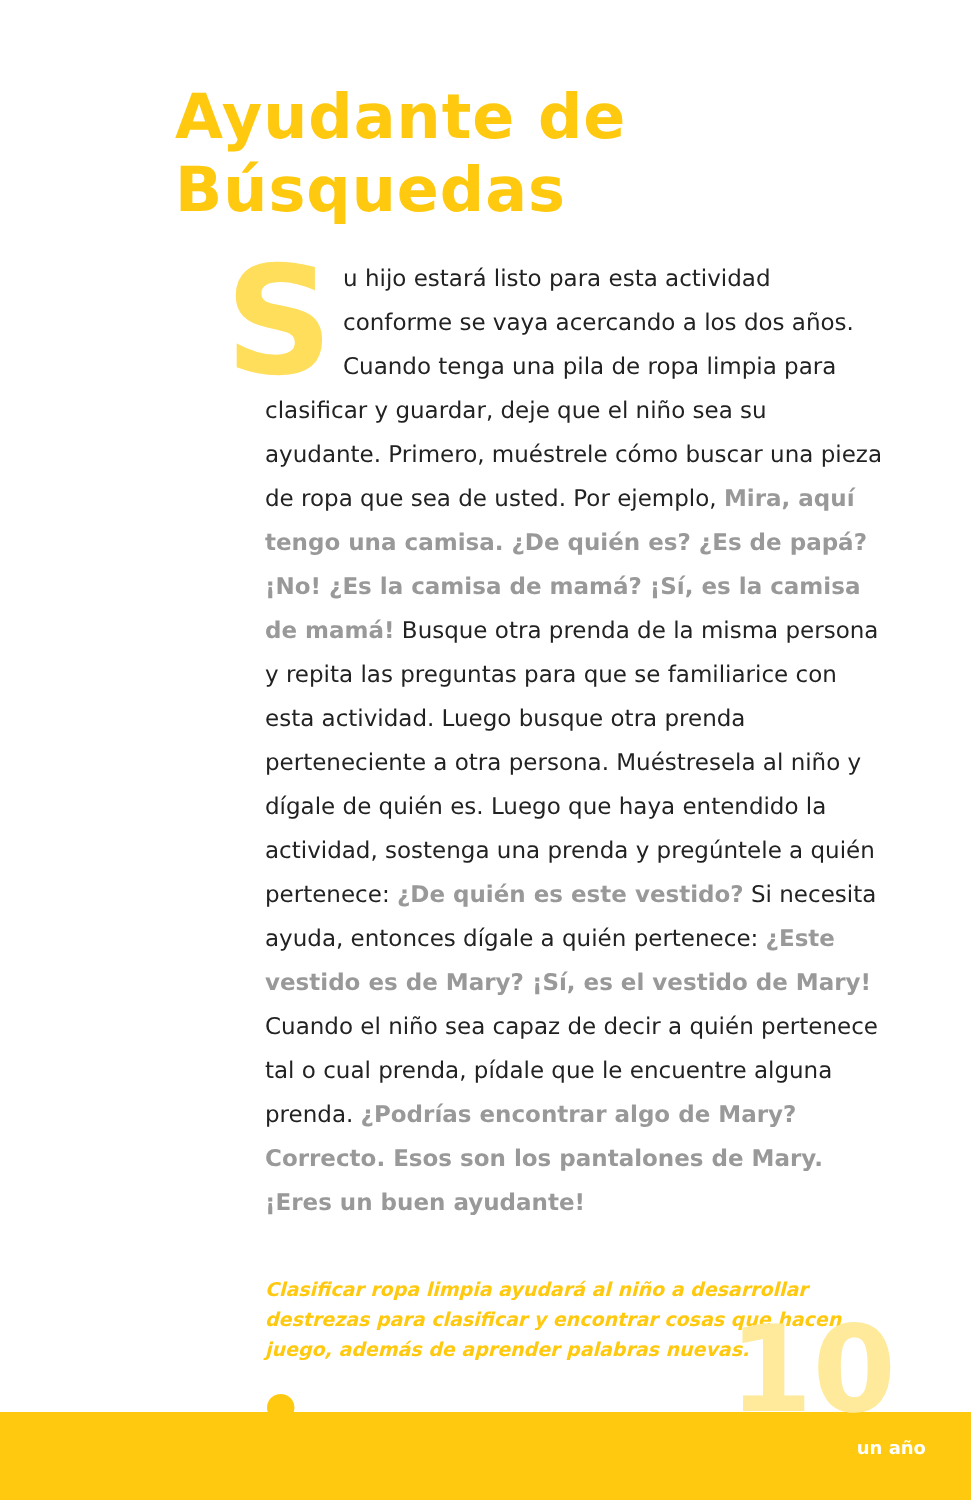Ayudante de Búsquedas
Su hijo estará listo para esta actividad conforme se vaya acercando a los dos años. Cuando tenga una pila de ropa limpia para clasificar y guardar, deje que el niño sea su ayudante. Primero, muéstrele cómo buscar una pieza de ropa que sea de usted. Por ejemplo, Mira, aquí tengo una camisa. ¿De quién es? ¿Es de papá? ¡No! ¿Es la camisa de mamá? ¡Sí, es la camisa de mamá! Busque otra prenda de la misma persona y repita las preguntas para que se familiarice con esta actividad. Luego busque otra prenda perteneciente a otra persona. Muéstresela al niño y dígale de quién es. Luego que haya entendido la actividad, sostenga una prenda y pregúntele a quién pertenece: ¿De quién es este vestido? Si necesita ayuda, entonces dígale a quién pertenece: ¿Este vestido es de Mary? ¡Sí, es el vestido de Mary! Cuando el niño sea capaz de decir a quién pertenece tal o cual prenda, pídale que le encuentre alguna prenda. ¿Podrías encontrar algo de Mary? Correcto. Esos son los pantalones de Mary. ¡Eres un buen ayudante!
Clasificar ropa limpia ayudará al niño a desarrollar destrezas para clasificar y encontrar cosas que hacen juego, además de aprender palabras nuevas.
●
10
un año